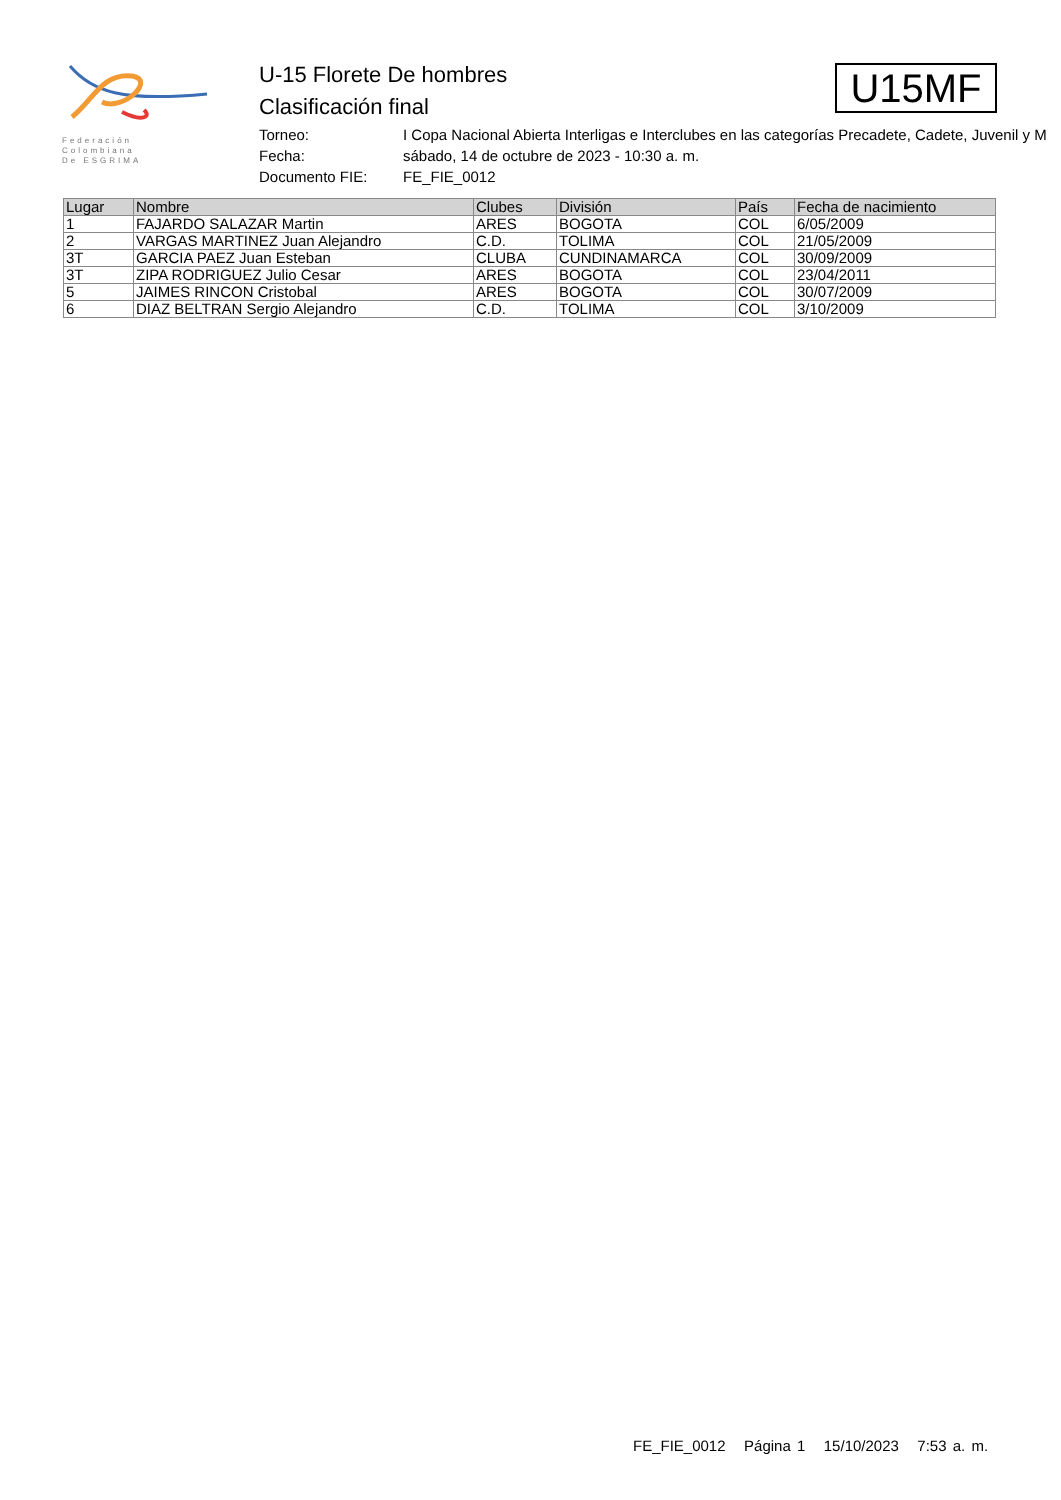Federación
Colombiana
De ESGRIMA
U-15 Florete De hombres
Clasificación final
Torneo: I Copa Nacional Abierta Interligas e Interclubes en las categorías Precadete, Cadete, Juvenil y M
Fecha: sábado, 14 de octubre de 2023 - 10:30 a. m.
Documento FIE: FE_FIE_0012
U15MF
| Lugar | Nombre | Clubes | División | País | Fecha de nacimiento |
| --- | --- | --- | --- | --- | --- |
| 1 | FAJARDO SALAZAR Martin | ARES | BOGOTA | COL | 6/05/2009 |
| 2 | VARGAS MARTINEZ Juan Alejandro | C.D. | TOLIMA | COL | 21/05/2009 |
| 3T | GARCIA PAEZ Juan Esteban | CLUBA | CUNDINAMARCA | COL | 30/09/2009 |
| 3T | ZIPA RODRIGUEZ Julio Cesar | ARES | BOGOTA | COL | 23/04/2011 |
| 5 | JAIMES RINCON Cristobal | ARES | BOGOTA | COL | 30/07/2009 |
| 6 | DIAZ BELTRAN Sergio Alejandro | C.D. | TOLIMA | COL | 3/10/2009 |
FE_FIE_0012 Página 1 15/10/2023 7:53 a. m.